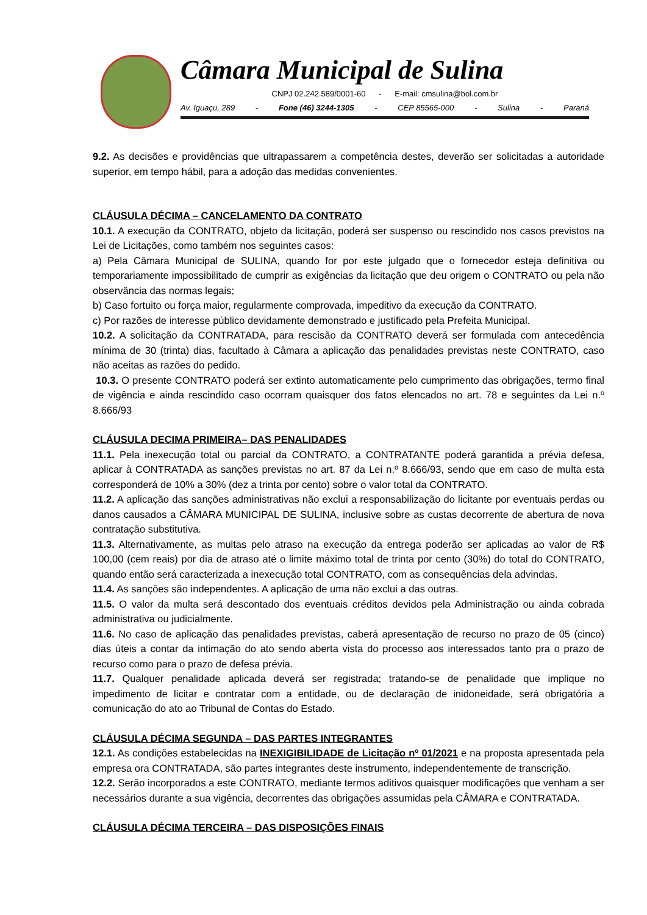Câmara Municipal de Sulina
CNPJ 02.242.589/0001-60 - E-mail: cmsulina@bol.com.br
Av. Iguaçu, 289 - Fone (46) 3244-1305 - CEP 85565-000 - Sulina - Paraná
9.2. As decisões e providências que ultrapassarem a competência destes, deverão ser solicitadas a autoridade superior, em tempo hábil, para a adoção das medidas convenientes.
CLÁUSULA DÉCIMA – CANCELAMENTO DA CONTRATO
10.1. A execução da CONTRATO, objeto da licitação, poderá ser suspenso ou rescindido nos casos previstos na Lei de Licitações, como também nos seguintes casos:
a) Pela Câmara Municipal de SULINA, quando for por este julgado que o fornecedor esteja definitiva ou temporariamente impossibilitado de cumprir as exigências da licitação que deu origem o CONTRATO ou pela não observância das normas legais;
b) Caso fortuito ou força maior, regularmente comprovada, impeditivo da execução da CONTRATO.
c) Por razões de interesse público devidamente demonstrado e justificado pela Prefeita Municipal.
10.2. A solicitação da CONTRATADA, para rescisão da CONTRATO deverá ser formulada com antecedência mínima de 30 (trinta) dias, facultado à Câmara a aplicação das penalidades previstas neste CONTRATO, caso não aceitas as razões do pedido.
10.3. O presente CONTRATO poderá ser extinto automaticamente pelo cumprimento das obrigações, termo final de vigência e ainda rescindido caso ocorram quaisquer dos fatos elencados no art. 78 e seguintes da Lei n.º 8.666/93
CLÁUSULA DECIMA PRIMEIRA– DAS PENALIDADES
11.1. Pela inexecução total ou parcial da CONTRATO, a CONTRATANTE poderá garantida a prévia defesa, aplicar à CONTRATADA as sanções previstas no art. 87 da Lei n.º 8.666/93, sendo que em caso de multa esta corresponderá de 10% a 30% (dez a trinta por cento) sobre o valor total da CONTRATO.
11.2. A aplicação das sanções administrativas não exclui a responsabilização do licitante por eventuais perdas ou danos causados a CÂMARA MUNICIPAL DE SULINA, inclusive sobre as custas decorrente de abertura de nova contratação substitutiva.
11.3. Alternativamente, as multas pelo atraso na execução da entrega poderão ser aplicadas ao valor de R$ 100,00 (cem reais) por dia de atraso até o limite máximo total de trinta por cento (30%) do total do CONTRATO, quando então será caracterizada a inexecução total CONTRATO, com as consequências dela advindas.
11.4. As sanções são independentes. A aplicação de uma não exclui a das outras.
11.5. O valor da multa será descontado dos eventuais créditos devidos pela Administração ou ainda cobrada administrativa ou judicialmente.
11.6. No caso de aplicação das penalidades previstas, caberá apresentação de recurso no prazo de 05 (cinco) dias úteis a contar da intimação do ato sendo aberta vista do processo aos interessados tanto pra o prazo de recurso como para o prazo de defesa prévia.
11.7. Qualquer penalidade aplicada deverá ser registrada; tratando-se de penalidade que implique no impedimento de licitar e contratar com a entidade, ou de declaração de inidoneidade, será obrigatória a comunicação do ato ao Tribunal de Contas do Estado.
CLÁUSULA DÉCIMA SEGUNDA – DAS PARTES INTEGRANTES
12.1. As condições estabelecidas na INEXIGIBILIDADE de Licitação nº 01/2021 e na proposta apresentada pela empresa ora CONTRATADA, são partes integrantes deste instrumento, independentemente de transcrição.
12.2. Serão incorporados a este CONTRATO, mediante termos aditivos quaisquer modificações que venham a ser necessários durante a sua vigência, decorrentes das obrigações assumidas pela CÂMARA e CONTRATADA.
CLÁUSULA DÉCIMA TERCEIRA – DAS DISPOSIÇÕES FINAIS